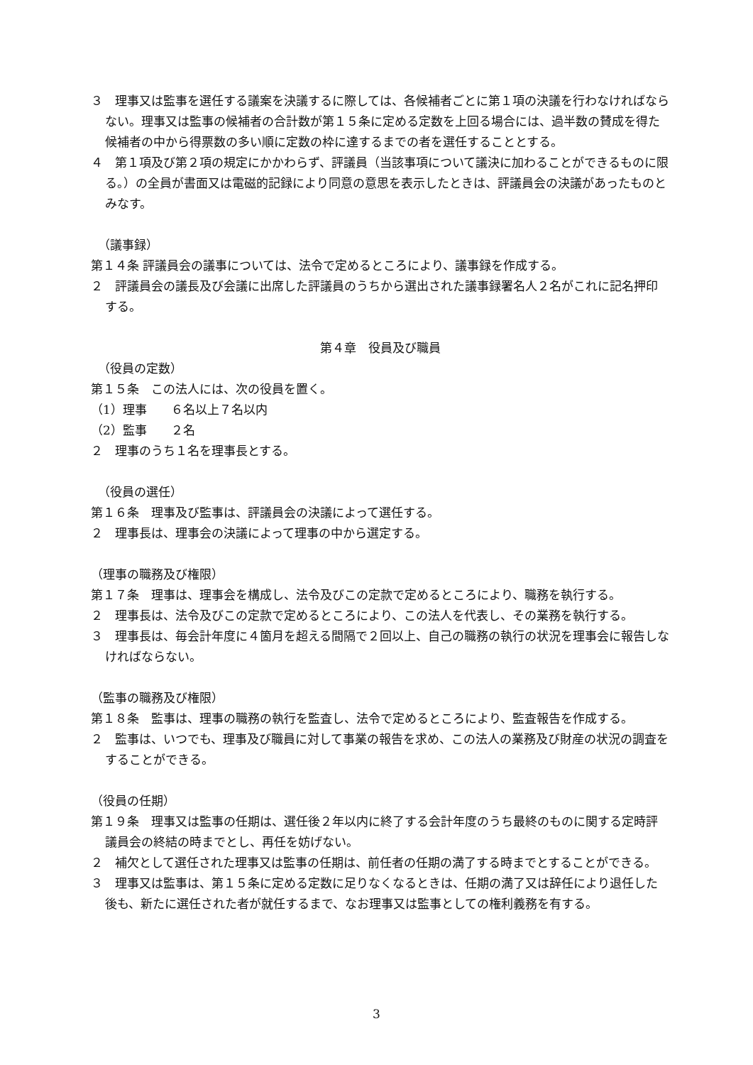３　理事又は監事を選任する議案を決議するに際しては、各候補者ごとに第１項の決議を行わなければならない。理事又は監事の候補者の合計数が第１５条に定める定数を上回る場合には、過半数の賛成を得た候補者の中から得票数の多い順に定数の枠に達するまでの者を選任することとする。
４　第１項及び第２項の規定にかかわらず、評議員（当該事項について議決に加わることができるものに限る。）の全員が書面又は電磁的記録により同意の意思を表示したときは、評議員会の決議があったものとみなす。
（議事録）
第１４条 評議員会の議事については、法令で定めるところにより、議事録を作成する。
２　評議員会の議長及び会議に出席した評議員のうちから選出された議事録署名人２名がこれに記名押印する。
第４章　役員及び職員
（役員の定数）
第１５条　この法人には、次の役員を置く。
（1）理事　　６名以上７名以内
（2）監事　　２名
２　理事のうち１名を理事長とする。
（役員の選任）
第１６条　理事及び監事は、評議員会の決議によって選任する。
２　理事長は、理事会の決議によって理事の中から選定する。
（理事の職務及び権限）
第１７条　理事は、理事会を構成し、法令及びこの定款で定めるところにより、職務を執行する。
２　理事長は、法令及びこの定款で定めるところにより、この法人を代表し、その業務を執行する。
３　理事長は、毎会計年度に４箇月を超える間隔で２回以上、自己の職務の執行の状況を理事会に報告しなければならない。
（監事の職務及び権限）
第１８条　監事は、理事の職務の執行を監査し、法令で定めるところにより、監査報告を作成する。
２　監事は、いつでも、理事及び職員に対して事業の報告を求め、この法人の業務及び財産の状況の調査をすることができる。
（役員の任期）
第１９条　理事又は監事の任期は、選任後２年以内に終了する会計年度のうち最終のものに関する定時評議員会の終結の時までとし、再任を妨げない。
２　補欠として選任された理事又は監事の任期は、前任者の任期の満了する時までとすることができる。
３　理事又は監事は、第１５条に定める定数に足りなくなるときは、任期の満了又は辞任により退任した後も、新たに選任された者が就任するまで、なお理事又は監事としての権利義務を有する。
3